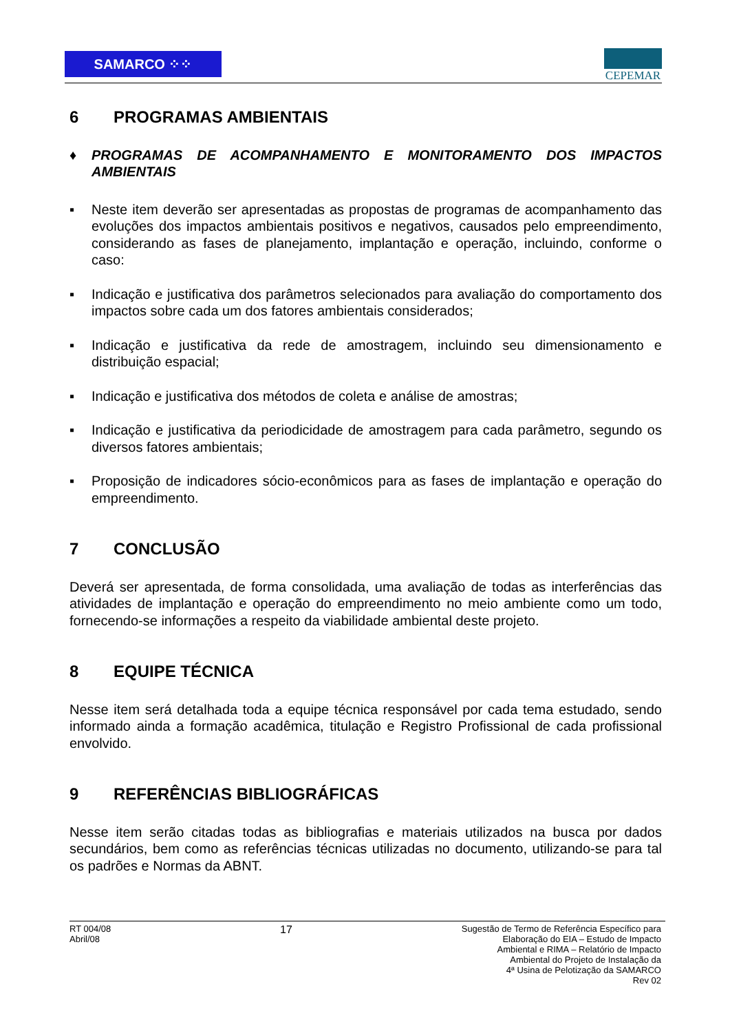SAMARCO ⁘⁘
CEPEMAR
6 PROGRAMAS AMBIENTAIS
♦ PROGRAMAS DE ACOMPANHAMENTO E MONITORAMENTO DOS IMPACTOS AMBIENTAIS
▪ Neste item deverão ser apresentadas as propostas de programas de acompanhamento das evoluções dos impactos ambientais positivos e negativos, causados pelo empreendimento, considerando as fases de planejamento, implantação e operação, incluindo, conforme o caso:
▪ Indicação e justificativa dos parâmetros selecionados para avaliação do comportamento dos impactos sobre cada um dos fatores ambientais considerados;
▪ Indicação e justificativa da rede de amostragem, incluindo seu dimensionamento e distribuição espacial;
▪ Indicação e justificativa dos métodos de coleta e análise de amostras;
▪ Indicação e justificativa da periodicidade de amostragem para cada parâmetro, segundo os diversos fatores ambientais;
▪ Proposição de indicadores sócio-econômicos para as fases de implantação e operação do empreendimento.
7 CONCLUSÃO
Deverá ser apresentada, de forma consolidada, uma avaliação de todas as interferências das atividades de implantação e operação do empreendimento no meio ambiente como um todo, fornecendo-se informações a respeito da viabilidade ambiental deste projeto.
8 EQUIPE TÉCNICA
Nesse item será detalhada toda a equipe técnica responsável por cada tema estudado, sendo informado ainda a formação acadêmica, titulação e Registro Profissional de cada profissional envolvido.
9 REFERÊNCIAS BIBLIOGRÁFICAS
Nesse item serão citadas todas as bibliografias e materiais utilizados na busca por dados secundários, bem como as referências técnicas utilizadas no documento, utilizando-se para tal os padrões e Normas da ABNT.
RT 004/08
Abril/08
17
Sugestão de Termo de Referência Específico para
Elaboração do EIA – Estudo de Impacto
Ambiental e RIMA – Relatório de Impacto
Ambiental do Projeto de Instalação da
4ª Usina de Pelotização da SAMARCO
Rev 02